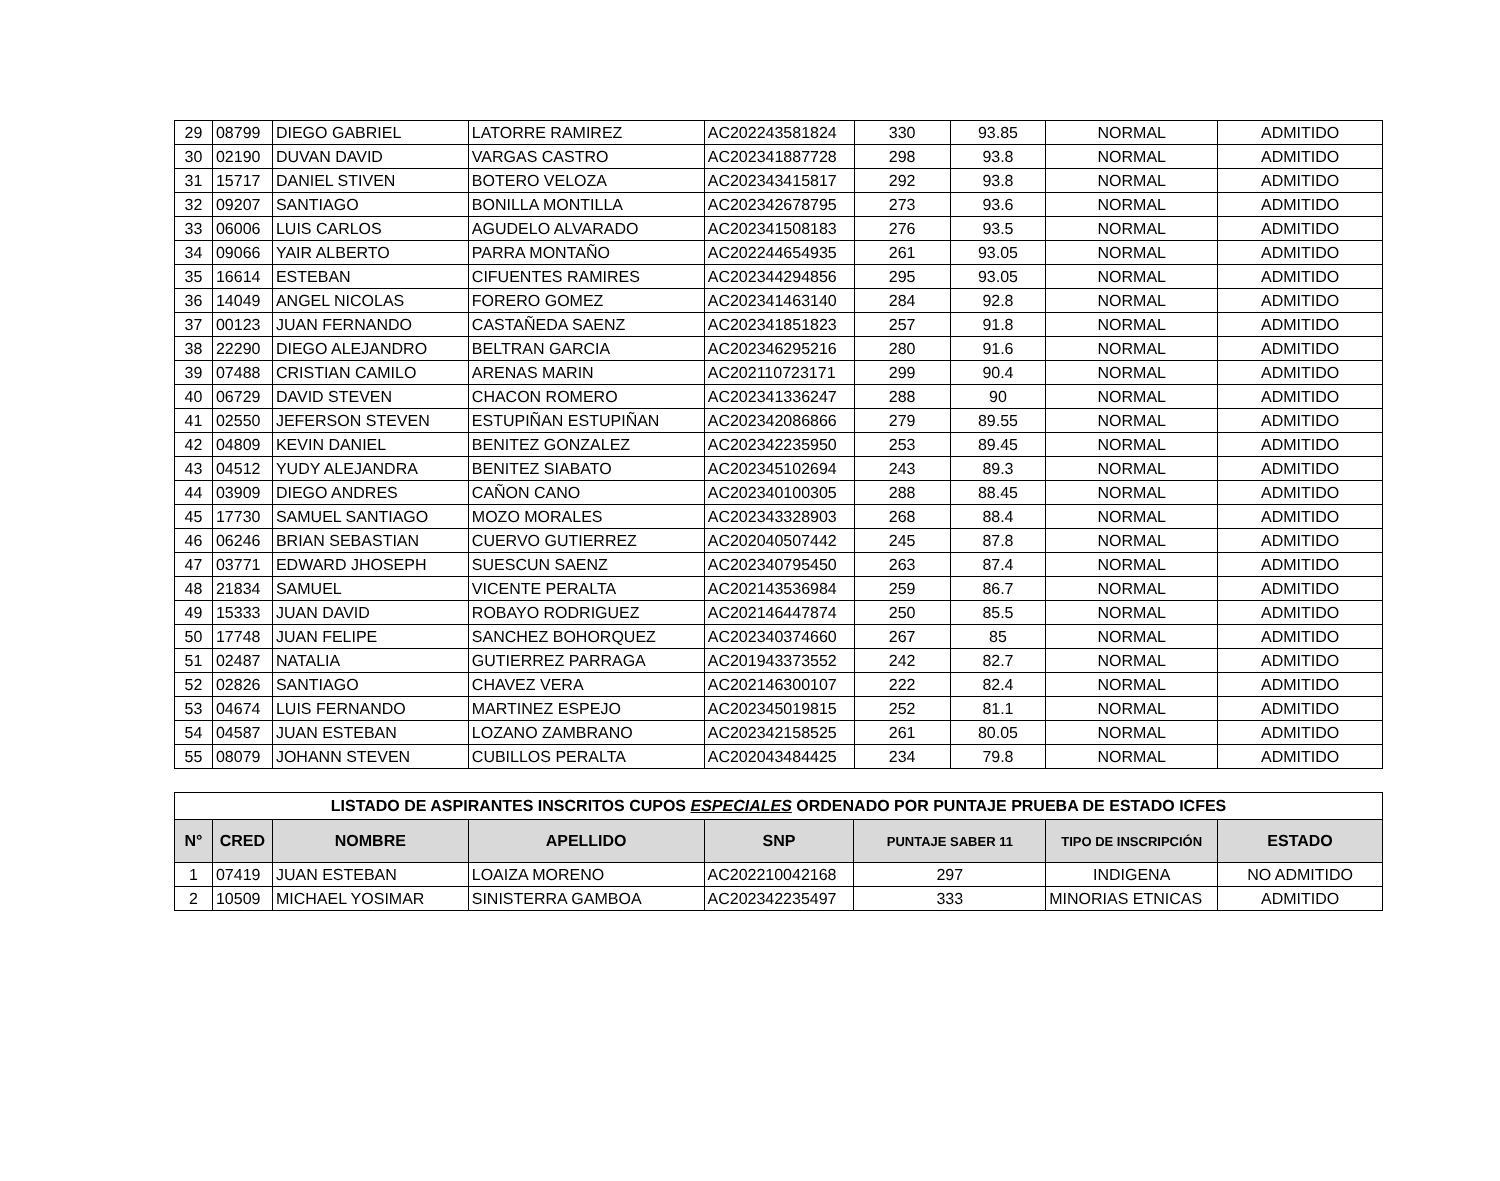| 29 | 08799 | DIEGO GABRIEL | LATORRE RAMIREZ | AC202243581824 | 330 | 93.85 | NORMAL | ADMITIDO |
| 30 | 02190 | DUVAN DAVID | VARGAS CASTRO | AC202341887728 | 298 | 93.8 | NORMAL | ADMITIDO |
| 31 | 15717 | DANIEL STIVEN | BOTERO VELOZA | AC202343415817 | 292 | 93.8 | NORMAL | ADMITIDO |
| 32 | 09207 | SANTIAGO | BONILLA MONTILLA | AC202342678795 | 273 | 93.6 | NORMAL | ADMITIDO |
| 33 | 06006 | LUIS CARLOS | AGUDELO ALVARADO | AC202341508183 | 276 | 93.5 | NORMAL | ADMITIDO |
| 34 | 09066 | YAIR ALBERTO | PARRA MONTAÑO | AC202244654935 | 261 | 93.05 | NORMAL | ADMITIDO |
| 35 | 16614 | ESTEBAN | CIFUENTES RAMIRES | AC202344294856 | 295 | 93.05 | NORMAL | ADMITIDO |
| 36 | 14049 | ANGEL NICOLAS | FORERO GOMEZ | AC202341463140 | 284 | 92.8 | NORMAL | ADMITIDO |
| 37 | 00123 | JUAN FERNANDO | CASTAÑEDA SAENZ | AC202341851823 | 257 | 91.8 | NORMAL | ADMITIDO |
| 38 | 22290 | DIEGO ALEJANDRO | BELTRAN GARCIA | AC202346295216 | 280 | 91.6 | NORMAL | ADMITIDO |
| 39 | 07488 | CRISTIAN CAMILO | ARENAS MARIN | AC202110723171 | 299 | 90.4 | NORMAL | ADMITIDO |
| 40 | 06729 | DAVID STEVEN | CHACON ROMERO | AC202341336247 | 288 | 90 | NORMAL | ADMITIDO |
| 41 | 02550 | JEFERSON STEVEN | ESTUPIÑAN ESTUPIÑAN | AC202342086866 | 279 | 89.55 | NORMAL | ADMITIDO |
| 42 | 04809 | KEVIN DANIEL | BENITEZ GONZALEZ | AC202342235950 | 253 | 89.45 | NORMAL | ADMITIDO |
| 43 | 04512 | YUDY ALEJANDRA | BENITEZ SIABATO | AC202345102694 | 243 | 89.3 | NORMAL | ADMITIDO |
| 44 | 03909 | DIEGO ANDRES | CAÑON CANO | AC202340100305 | 288 | 88.45 | NORMAL | ADMITIDO |
| 45 | 17730 | SAMUEL SANTIAGO | MOZO MORALES | AC202343328903 | 268 | 88.4 | NORMAL | ADMITIDO |
| 46 | 06246 | BRIAN SEBASTIAN | CUERVO GUTIERREZ | AC202040507442 | 245 | 87.8 | NORMAL | ADMITIDO |
| 47 | 03771 | EDWARD JHOSEPH | SUESCUN SAENZ | AC202340795450 | 263 | 87.4 | NORMAL | ADMITIDO |
| 48 | 21834 | SAMUEL | VICENTE PERALTA | AC202143536984 | 259 | 86.7 | NORMAL | ADMITIDO |
| 49 | 15333 | JUAN DAVID | ROBAYO RODRIGUEZ | AC202146447874 | 250 | 85.5 | NORMAL | ADMITIDO |
| 50 | 17748 | JUAN FELIPE | SANCHEZ BOHORQUEZ | AC202340374660 | 267 | 85 | NORMAL | ADMITIDO |
| 51 | 02487 | NATALIA | GUTIERREZ PARRAGA | AC201943373552 | 242 | 82.7 | NORMAL | ADMITIDO |
| 52 | 02826 | SANTIAGO | CHAVEZ VERA | AC202146300107 | 222 | 82.4 | NORMAL | ADMITIDO |
| 53 | 04674 | LUIS FERNANDO | MARTINEZ ESPEJO | AC202345019815 | 252 | 81.1 | NORMAL | ADMITIDO |
| 54 | 04587 | JUAN ESTEBAN | LOZANO ZAMBRANO | AC202342158525 | 261 | 80.05 | NORMAL | ADMITIDO |
| 55 | 08079 | JOHANN STEVEN | CUBILLOS PERALTA | AC202043484425 | 234 | 79.8 | NORMAL | ADMITIDO |
| LISTADO DE ASPIRANTES INSCRITOS CUPOS ESPECIALES ORDENADO POR PUNTAJE PRUEBA DE ESTADO ICFES | | | | | | | |
| N° | CRED | NOMBRE | APELLIDO | SNP | PUNTAJE SABER 11 | TIPO DE INSCRIPCIÓN | ESTADO |
| 1 | 07419 | JUAN ESTEBAN | LOAIZA MORENO | AC202210042168 | 297 | INDIGENA | NO ADMITIDO |
| 2 | 10509 | MICHAEL YOSIMAR | SINISTERRA GAMBOA | AC202342235497 | 333 | MINORIAS ETNICAS | ADMITIDO |